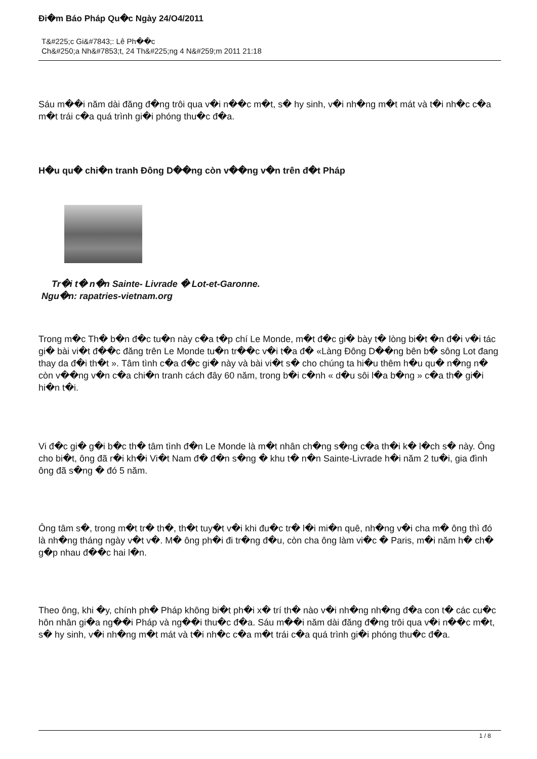Đi�m Báo Pháp Qu�c Ngày 24/O4/2011
T&#225;c Gi&#7843;: Lê Ph��c
Ch&#250;a Nh&#7853;t, 24 Th&#225;ng 4 N&#259;m 2011 21:18
Sáu m��i năm dài đăng đ�ng trôi qua v�i n��c m�t, s� hy sinh, v�i nh�ng m�t mát và t�i nh�c c�a m�t trái c�a quá trình gi�i phóng thu�c đ�a.
H�u qu� chi�n tranh Đông D��ng còn v��ng v�n trên đ�t Pháp
Tr�i t� n�n Sainte- Livrade � Lot-et-Garonne.
Ngu�n: rapatries-vietnam.org
Trong m�c Th� b�n đ�c tu�n này c�a t�p chí Le Monde, m�t đ�c gi� bày t� lòng bi�t �n đ�i v�i tác gi� bài vi�t đ��c đăng trên Le Monde tu�n tr��c v�i t�a đ� «Làng Đông D��ng bên b� sông Lot đang thay da đ�i th�t ». Tâm tình c�a đ�c gi� này và bài vi�t s� cho chúng ta hi�u thêm h�u qu� n�ng n� còn v��ng v�n c�a chi�n tranh cách đây 60 năm, trong b�i c�nh « d�u sôi l�a b�ng » c�a th� gi�i hi�n t�i.
Vi đ�c gi� g�i b�c th� tâm tình đ�n Le Monde là m�t nhân ch�ng s�ng c�a th�i k� l�ch s� này. Ông cho bi�t, ông đã r�i kh�i Vi�t Nam đ� đ�n s�ng � khu t� n�n Sainte-Livrade h�i năm 2 tu�i, gia đình ông đã s�ng � đó 5 năm.
Ông tâm s�, trong m�t tr� th�, th�t tuy�t v�i khi đu�c tr� l�i mi�n quê, nh�ng v�i cha m� ông thì đó là nh�ng tháng ngày v�t v�. M� ông ph�i đi tr�ng đ�u, còn cha ông làm vi�c � Paris, m�i năm h� ch� g�p nhau đ��c hai l�n.
Theo ông, khi �y, chính ph� Pháp không bi�t ph�i x� trí th� nào v�i nh�ng nh�ng đ�a con t� các cu�c hôn nhân gi�a ng��i Pháp và ng��i thu�c đ�a. Sáu m��i năm dài đăng đ�ng trôi qua v�i n��c m�t, s� hy sinh, v�i nh�ng m�t mát và t�i nh�c c�a m�t trái c�a quá trình gi�i phóng thu�c đ�a.
1 / 8